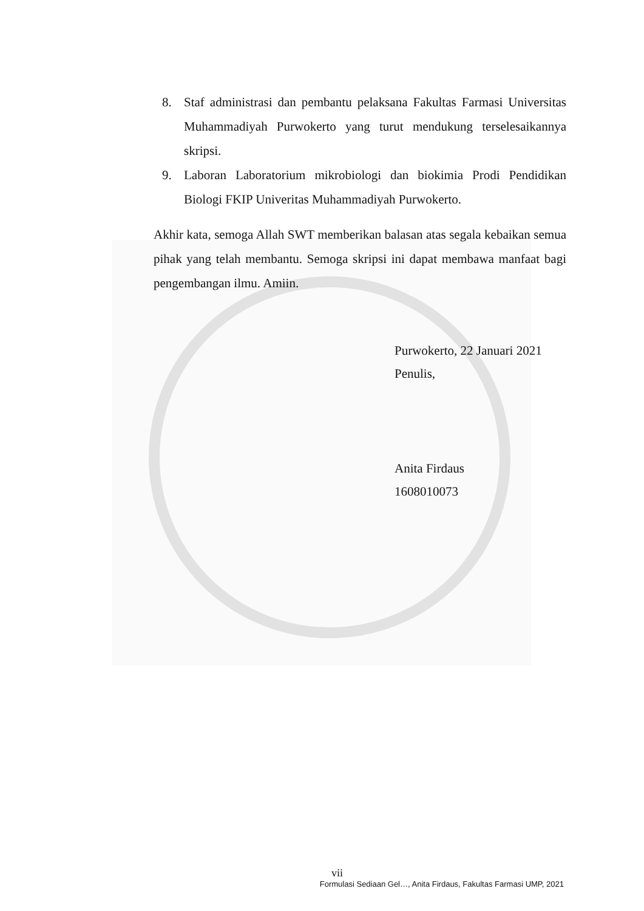8. Staf administrasi dan pembantu pelaksana Fakultas Farmasi Universitas Muhammadiyah Purwokerto yang turut mendukung terselesaikannya skripsi.
9. Laboran Laboratorium mikrobiologi dan biokimia Prodi Pendidikan Biologi FKIP Univeritas Muhammadiyah Purwokerto.
Akhir kata, semoga Allah SWT memberikan balasan atas segala kebaikan semua pihak yang telah membantu. Semoga skripsi ini dapat membawa manfaat bagi pengembangan ilmu. Amiin.
Purwokerto, 22 Januari 2021
Penulis,
Anita Firdaus
1608010073
vii
Formulasi Sediaan Gel…, Anita Firdaus, Fakultas Farmasi UMP, 2021